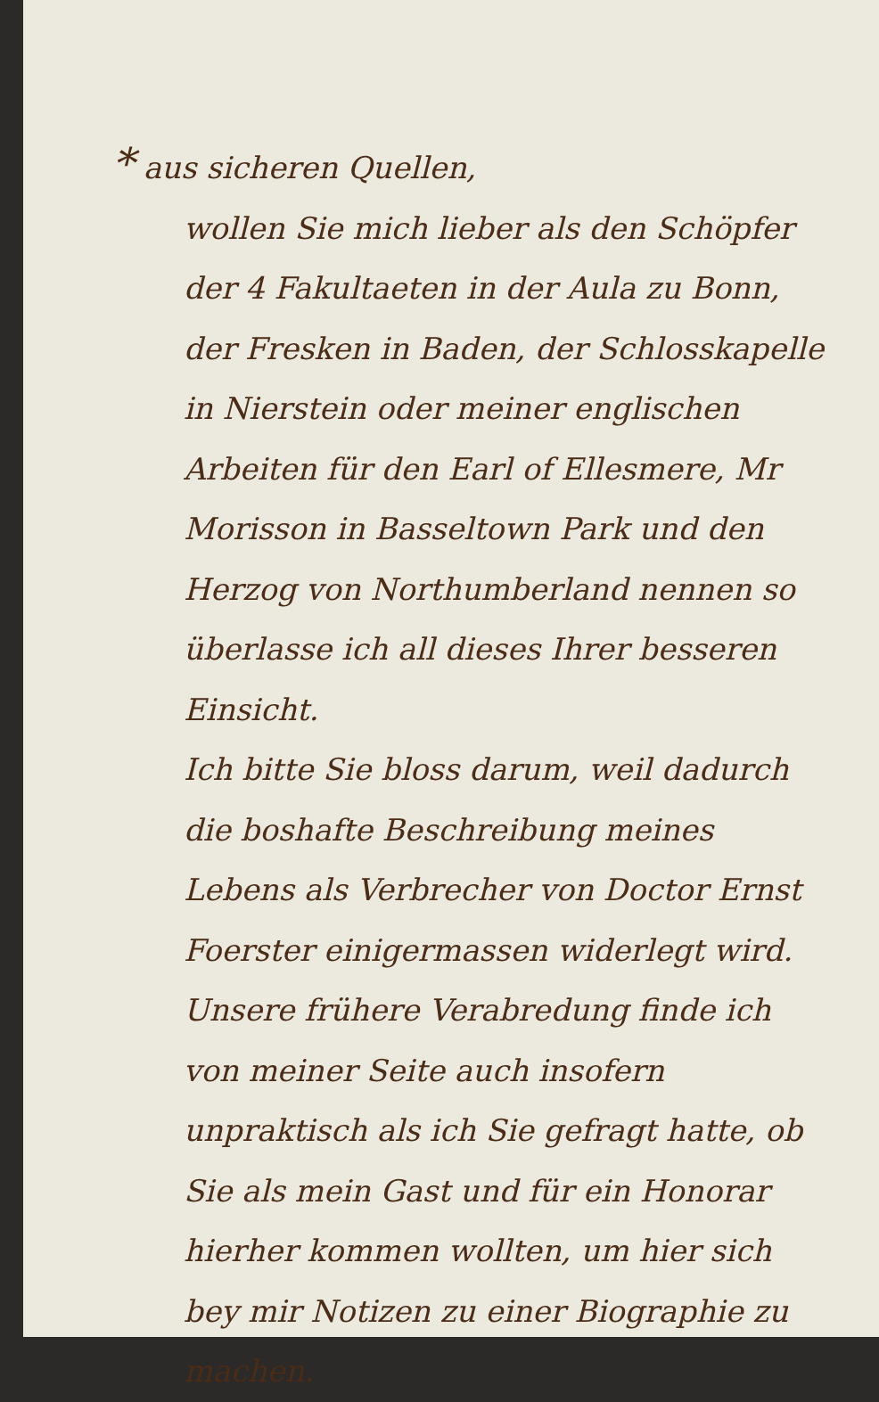* aus sicheren Quellen,
wollen Sie mich lieber als den Schöpfer der 4 Fakultaeten in der Aula zu Bonn, der Fresken in Baden, der Schlosskapelle in Nierstein oder meiner englischen Arbeiten für den Earl of Ellesmere, Mr Morisson in Basseltown Park und den Herzog von Northumberland nennen so überlasse ich all dieses Ihrer besseren Einsicht.
Ich bitte Sie bloss darum, weil dadurch die boshafte Beschreibung meines Lebens als Verbrecher von Doctor Ernst Foerster einigermassen widerlegt wird.
Unsere frühere Verabredung finde ich von meiner Seite auch insofern unpraktisch als ich Sie gefragt hatte, ob Sie als mein Gast und für ein Honorar hierher kommen wollten, um hier sich bey mir Notizen zu einer Biographie zu machen.